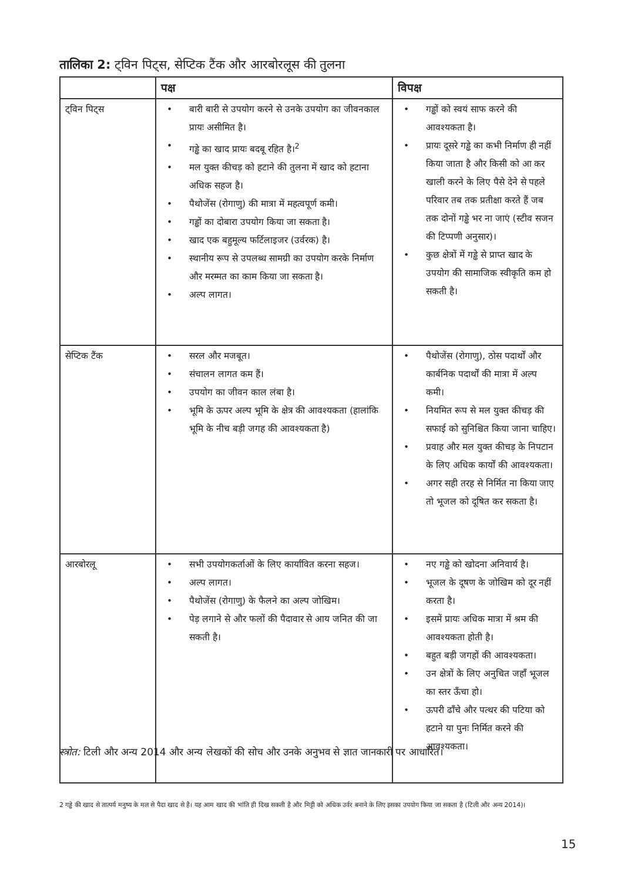तालिका 2: ट्विन पिट्स, सेप्टिक टैंक और आरबोरलूस की तुलना
| | पक्ष | विपक्ष |
| --- | --- | --- |
| ट्विन पिट्स | • बारी बारी से उपयोग करने से उनके उपयोग का जीवनकाल प्रायः असीमित है। • गड्ढे का खाद प्रायः बदबू रहित है।<sup>2</sup> • मल युक्त कीचड़ को हटाने की तुलना में खाद को हटाना अधिक सहज है। • पैथोजेंस (रोगाणु) की मात्रा में महत्वपूर्ण कमी। • गड्ढों का दोबारा उपयोग किया जा सकता है। • खाद एक बहुमूल्य फर्टिलाइजर (उर्वरक) है। • स्थानीय रूप से उपलब्ध सामग्री का उपयोग करके निर्माण और मरम्मत का काम किया जा सकता है। • अल्प लागत। | • गड्ढों को स्वयं साफ करने की आवश्यकता है। • प्रायः दूसरे गड्ढे का कभी निर्माण ही नहीं किया जाता है और किसी को आ कर खाली करने के लिए पैसे देने से पहले परिवार तब तक प्रतीक्षा करते हैं जब तक दोनों गड्ढे भर ना जाएं (स्टीव सजन की टिप्पणी अनुसार)। • कुछ क्षेत्रों में गड्ढे से प्राप्त खाद के उपयोग की सामाजिक स्वीकृति कम हो सकती है। |
| सेप्टिक टैंक | • सरल और मजबूत। • संचालन लागत कम हैं। • उपयोग का जीवन काल लंबा है। • भूमि के ऊपर अल्प भूमि के क्षेत्र की आवश्यकता (हालांकि भूमि के नीच बड़ी जगह की आवश्यकता है) | • पैथोजेंस (रोगाणु), ठोस पदार्थों और कार्बनिक पदार्थों की मात्रा में अल्प कमी। • नियमित रूप से मल युक्त कीचड़ की सफाई को सुनिश्चित किया जाना चाहिए। • प्रवाह और मल युक्त कीचड़ के निपटान के लिए अधिक कार्यों की आवश्यकता। • अगर सही तरह से निर्मित ना किया जाए तो भूजल को दूषित कर सकता है। |
| आरबोरलू | • सभी उपयोगकर्ताओं के लिए कार्यांवित करना सहज। • अल्प लागत। • पैथोजेंस (रोगाणु) के फैलने का अल्प जोखिम। • पेड़ लगाने से और फलों की पैदावार से आय जनित की जा सकती है। | • नए गड्ढे को खोदना अनिवार्य है। • भूजल के दूषण के जोखिम को दूर नहीं करता है। • इसमें प्रायः अधिक मात्रा में श्रम की आवश्यकता होती है। • बहुत बड़ी जगहों की आवश्यकता। • उन क्षेत्रों के लिए अनुचित जहाँ भूजल का स्तर ऊँचा हो। • ऊपरी ढाँचे और पत्थर की पटिया को हटाने या पुनः निर्मित करने की आवश्यकता। |
स्त्रोत: टिली और अन्य 2014 और अन्य लेखकों की सोच और उनके अनुभव से ज्ञात जानकारी पर आधारित।
2 गड्ढे की खाद से तात्पर्य मनुष्य के मल से पैदा खाद से है। यह आम खाद की भांति ही दिख सकती है और मिट्टी को अधिक उर्वर बनाने के लिए इसका उपयोग किया जा सकता है (टिली और अन्य 2014)।
15